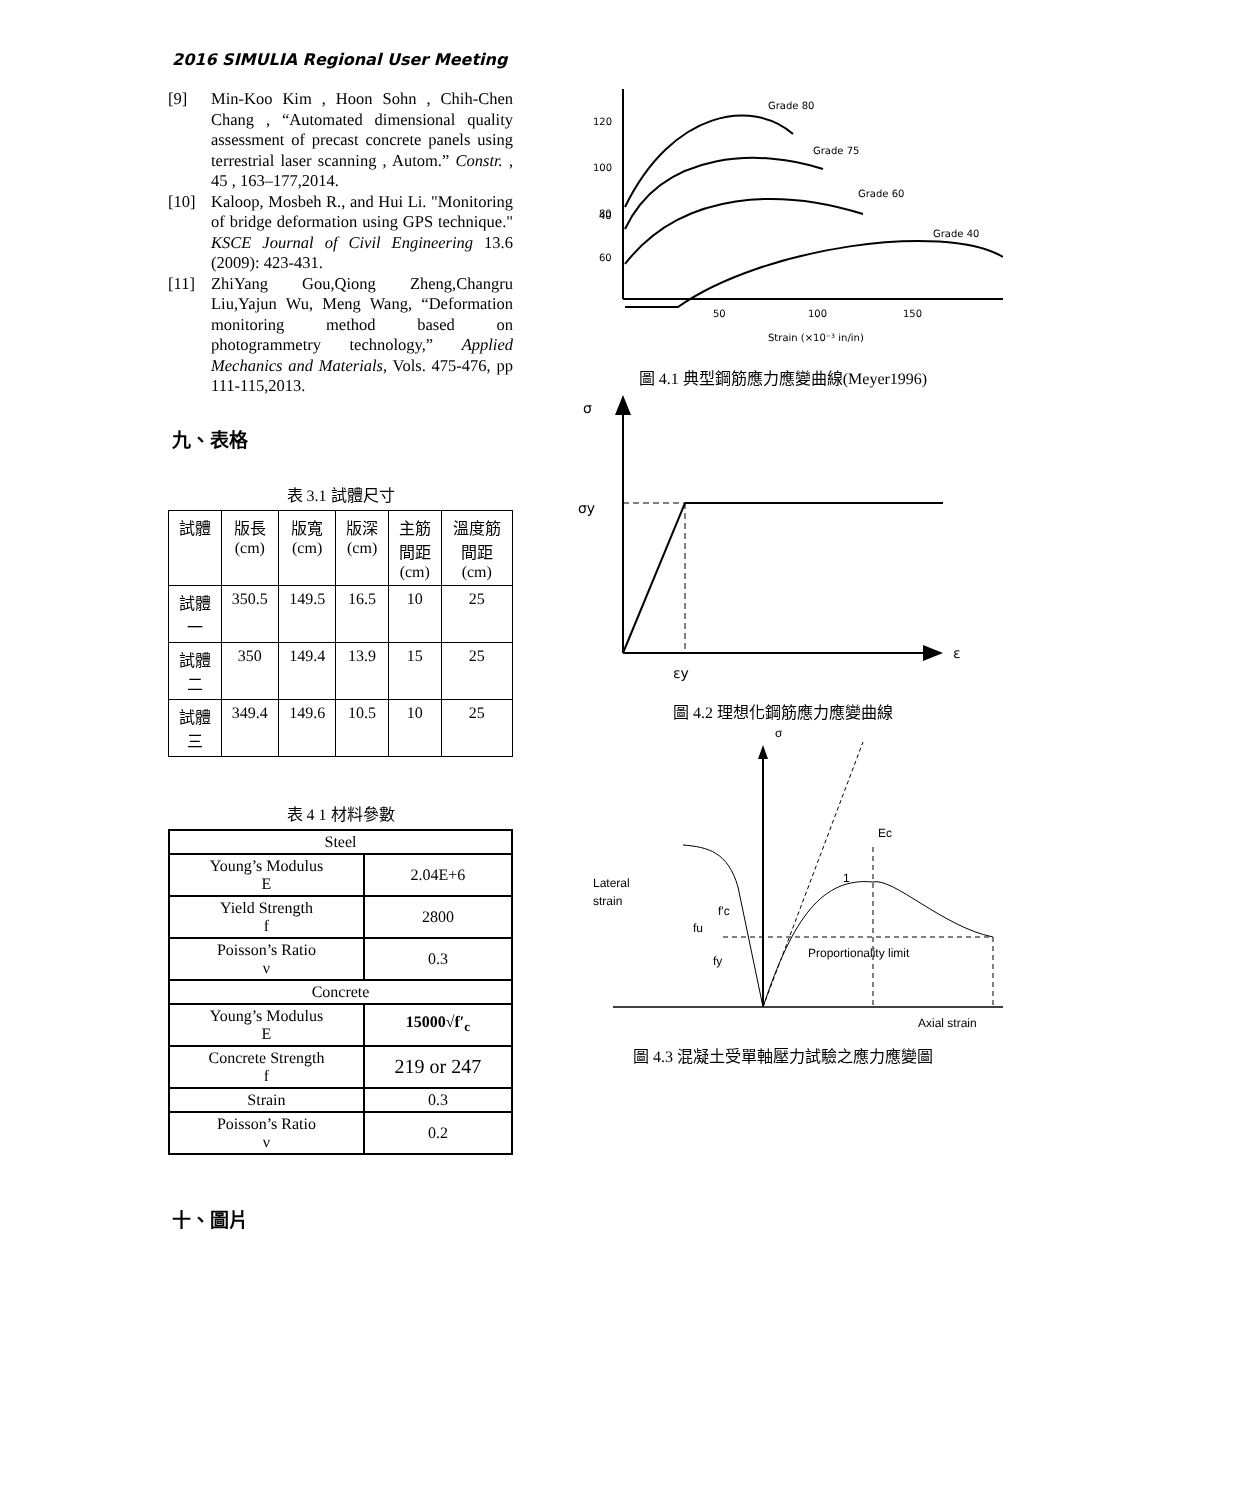2016 SIMULIA Regional User Meeting
[9] Min-Koo Kim , Hoon Sohn , Chih-Chen Chang , “Automated dimensional quality assessment of precast concrete panels using terrestrial laser scanning , Autom.” Constr. , 45 , 163–177,2014.
[10] Kaloop, Mosbeh R., and Hui Li. "Monitoring of bridge deformation using GPS technique." KSCE Journal of Civil Engineering 13.6 (2009): 423-431.
[11] ZhiYang Gou,Qiong Zheng,Changru Liu,Yajun Wu, Meng Wang, “Deformation monitoring method based on photogrammetry technology,” Applied Mechanics and Materials, Vols. 475-476, pp 111-115,2013.
九、表格
表 3.1 試體尺寸
| 試體 | 版長 (cm) | 版寬 (cm) | 版深 (cm) | 主筋 間距 (cm) | 溫度筋 間距 (cm) |
| 試體 一 | 350.5 | 149.5 | 16.5 | 10 | 25 |
| 試體 二 | 350 | 149.4 | 13.9 | 15 | 25 |
| 試體 三 | 349.4 | 149.6 | 10.5 | 10 | 25 |
表 4 1 材料參數
| Steel | |
| Young’s Modulus E | 2.04E+6 |
| Yield Strength f | 2800 |
| Poisson’s Ratio ν | 0.3 |
| Concrete | |
| Young’s Modulus E | 15000√f′<sub>c</sub> |
| Concrete Strength f | 219 or 247 |
| Strain | 0.3 |
| Poisson’s Ratio ν | 0.2 |
十、圖片
120
100
80
60
40
.
50
100
150
200
Strain (×10⁻³ in/in)
Grade 80
Grade 75
Grade 60
Grade 40
圖 4.1 典型鋼筋應力應變曲線(Meyer1996)
σ
σy
ε
εy
圖 4.2 理想化鋼筋應力應變曲線
σ
Lateral
strain
Ec
1
f'c
fu
fy
Proportionality limit
Axial strain
圖 4.3 混凝土受單軸壓力試驗之應力應變圖